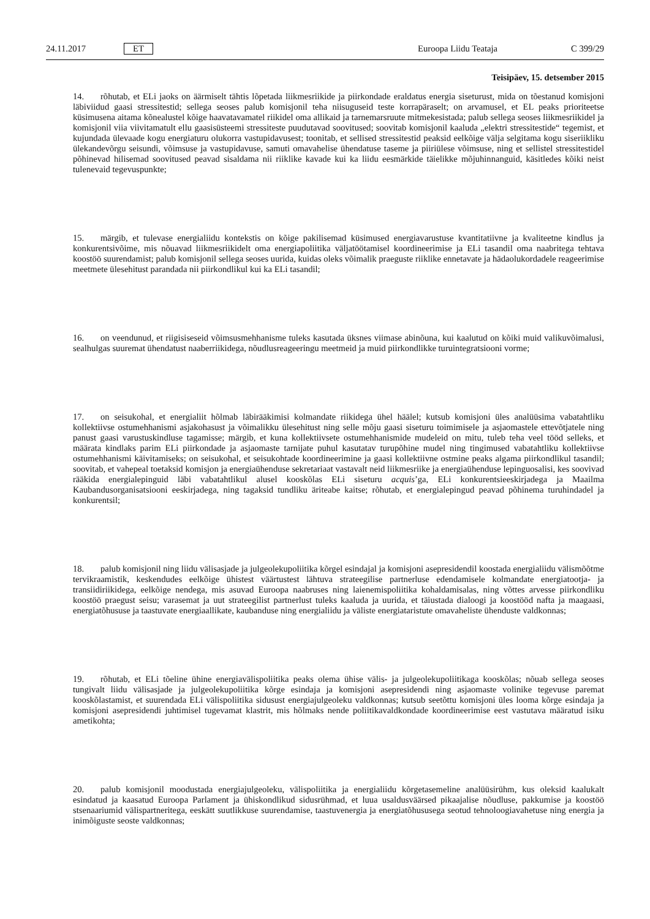24.11.2017 ET Euroopa Liidu Teataja C 399/29
Teisipäev, 15. detsember 2015
14. rõhutab, et ELi jaoks on äärmiselt tähtis lõpetada liikmesriikide ja piirkondade eraldatus energia siseturust, mida on tõestanud komisjoni läbiviidud gaasi stressitestid; sellega seoses palub komisjonil teha niisuguseid teste korrapäraselt; on arvamusel, et EL peaks prioriteetse küsimusena aitama kõnealustel kõige haavatavamatel riikidel oma allikaid ja tarnemarsruute mitmekesistada; palub sellega seoses liikmesriikidel ja komisjonil viia viivitamatult ellu gaasisüsteemi stressiteste puudutavad soovitused; soovitab komisjonil kaaluda „elektri stressitestide“ tegemist, et kujundada ülevaade kogu energiaturu olukorra vastupidavusest; toonitab, et sellised stressitestid peaksid eelkõige välja selgitama kogu siseriikliku ülekandevõrgu seisundi, võimsuse ja vastupidavuse, samuti omavahelise ühendatuse taseme ja piiriülese võimsuse, ning et sellistel stressitestidel põhinevad hilisemad soovitused peavad sisaldama nii riiklike kavade kui ka liidu eesmärkide täielikke mõjuhinnanguid, käsitledes kõiki neist tulenevaid tegevuspunkte;
15. märgib, et tulevase energialiidu kontekstis on kõige pakilisemad küsimused energiavarustuse kvantitatiivne ja kvaliteetne kindlus ja konkurentsivõime, mis nõuavad liikmesriikidelt oma energiapoliitika väljatöötamisel koordineerimise ja ELi tasandil oma naabritega tehtava koostöö suurendamist; palub komisjonil sellega seoses uurida, kuidas oleks võimalik praeguste riiklike ennetavate ja hädaolukordadele reageerimise meetmete ülesehitust parandada nii piirkondlikul kui ka ELi tasandil;
16. on veendunud, et riigisiseseid võimsusmehhanisme tuleks kasutada üksnes viimase abinõuna, kui kaalutud on kõiki muid valikuvõimalusi, sealhulgas suuremat ühendatust naaberriikidega, nõudlusreageeringu meetmeid ja muid piirkondlikke turuintegratsiooni vorme;
17. on seisukohal, et energialiit hõlmab läbirääkimisi kolmandate riikidega ühel häälel; kutsub komisjoni üles analüüsima vabatahtliku kollektiivse ostumehhanismi asjakohasust ja võimalikku ülesehitust ning selle mõju gaasi siseturu toimimisele ja asjaomastele ettevõtjatele ning panust gaasi varustuskindluse tagamisse; märgib, et kuna kollektiivsete ostumehhanismide mudeleid on mitu, tuleb teha veel tööd selleks, et määrata kindlaks parim ELi piirkondade ja asjaomaste tarnijate puhul kasutatav turupõhine mudel ning tingimused vabatahtliku kollektiivse ostumehhanismi käivitamiseks; on seisukohal, et seisukohtade koordineerimine ja gaasi kollektiivne ostmine peaks algama piirkondlikul tasandil; soovitab, et vahepeal toetaksid komisjon ja energiaühenduse sekretariaat vastavalt neid liikmesriike ja energiaühenduse lepinguosalisi, kes soovivad rääkida energialepinguid läbi vabatahtlikul alusel kooskõlas ELi siseturu acquis’ga, ELi konkurentsieeskirjadega ja Maailma Kaubandusorganisatsiooni eeskirjadega, ning tagaksid tundliku äriteabe kaitse; rõhutab, et energialepingud peavad põhinema turuhindadel ja konkurentsil;
18. palub komisjonil ning liidu välisasjade ja julgeolekupoliitika kõrgel esindajal ja komisjoni asepresidendil koostada energialiidu välismõõtme tervikraamistik, keskendudes eelkõige ühistest väärtustest lähtuva strateegilise partnerluse edendamisele kolmandate energiatootja- ja transiidiriikidega, eelkõige nendega, mis asuvad Euroopa naabruses ning laienemispoliitika kohaldamisalas, ning võttes arvesse piirkondliku koostöö praegust seisu; varasemat ja uut strateegilist partnerlust tuleks kaaluda ja uurida, et täiustada dialoogi ja koostööd nafta ja maagaasi, energiatõhususe ja taastuvate energiaallikate, kaubanduse ning energialiidu ja väliste energiataristute omavaheliste ühenduste valdkonnas;
19. rõhutab, et ELi tõeline ühine energiavälispoliitika peaks olema ühise välis- ja julgeolekupoliitikaga kooskõlas; nõuab sellega seoses tungivalt liidu välisasjade ja julgeolekupoliitika kõrge esindaja ja komisjoni asepresidendi ning asjaomaste volinike tegevuse paremat kooskõlastamist, et suurendada ELi välispoliitika sidusust energiajulgeoleku valdkonnas; kutsub seetõttu komisjoni üles looma kõrge esindaja ja komisjoni asepresidendi juhtimisel tugevamat klastrit, mis hõlmaks nende poliitikavaldkondade koordineerimise eest vastutava määratud isiku ametikohta;
20. palub komisjonil moodustada energiajulgeoleku, välispoliitika ja energialiidu kõrgetasemeline analüüsirühm, kus oleksid kaalukalt esindatud ja kaasatud Euroopa Parlament ja ühiskondlikud sidusrühmad, et luua usaldusväärsed pikaajalise nõudluse, pakkumise ja koostöö stsenaariumid välispartneritega, eeskätt suutlikkuse suurendamise, taastuvenergia ja energiatõhususega seotud tehnoloogiavahetuse ning energia ja inimõiguste seoste valdkonnas;